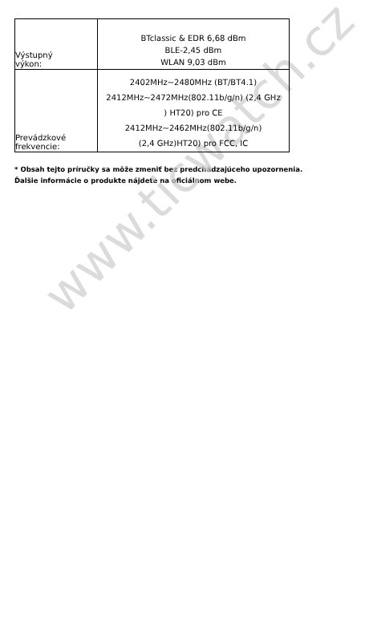www.ticwatch.cz
| Výstupný výkon: | BTclassic & EDR 6,68 dBm BLE-2,45 dBm WLAN 9,03 dBm |
| Prevádzkové frekvencie: | 2402MHz~2480MHz (BT/BT4.1) 2412MHz~2472MHz(802.11b/g/n) (2,4 GHz ) HT20) pro CE 2412MHz~2462MHz(802.11b/g/n) (2,4 GHz)HT20) pro FCC, IC |
* Obsah tejto príručky sa môže zmeniť bez predchádzajúceho upozornenia. Ďalšie informácie o produkte nájdete na oficiálnom webe.